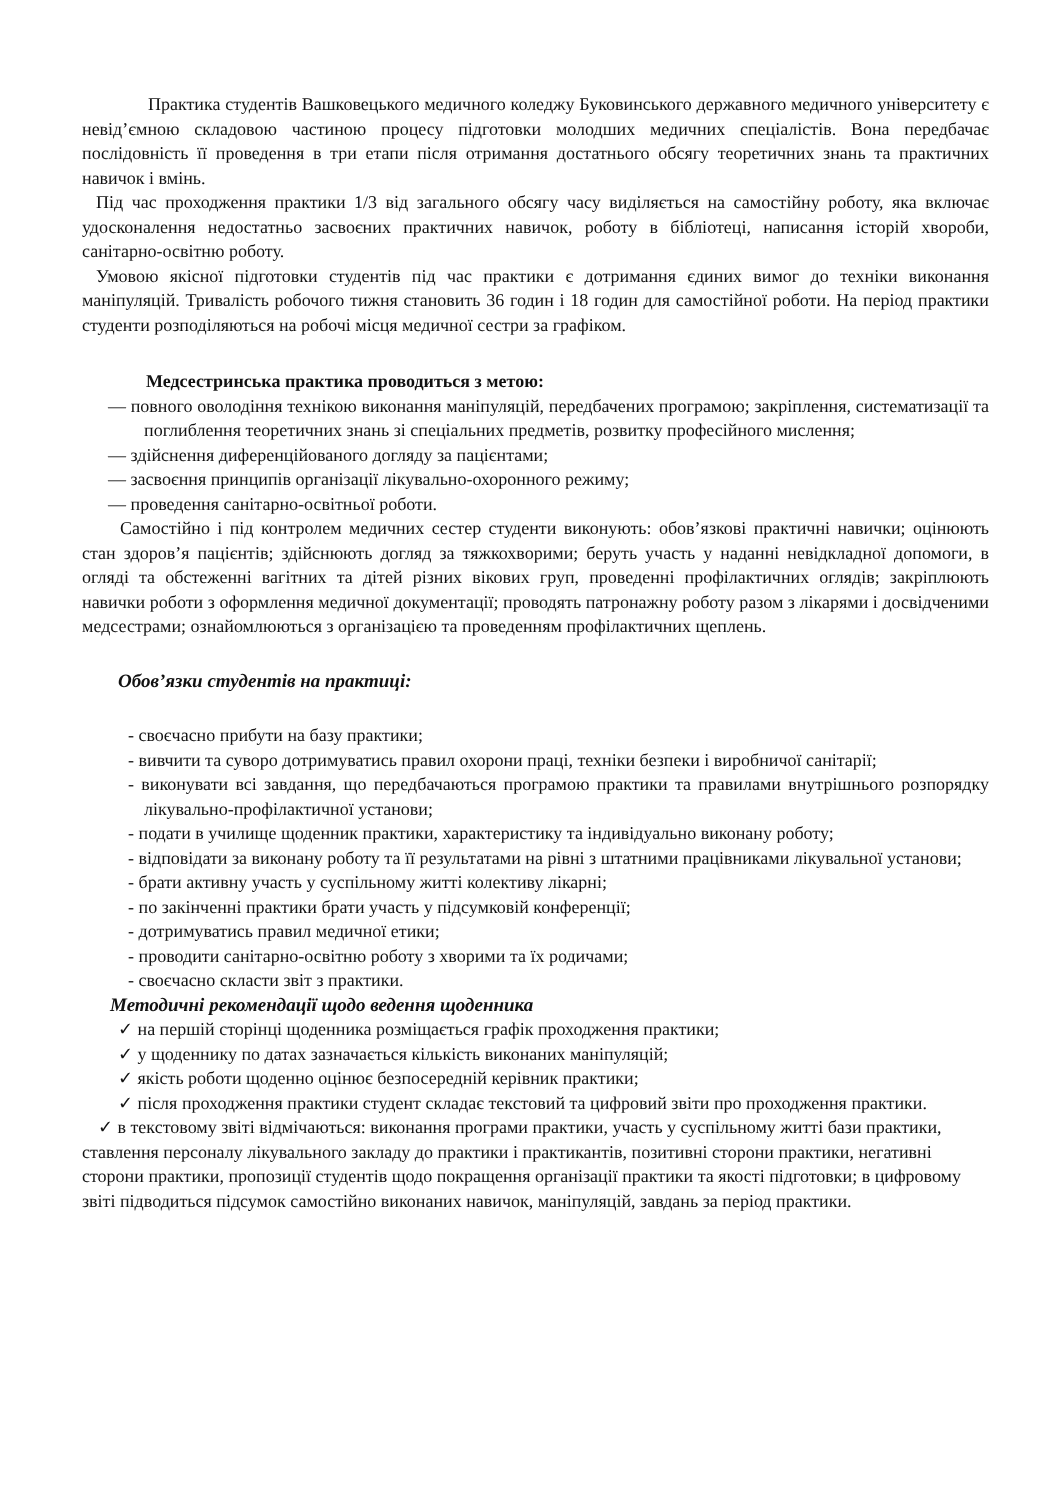Практика студентів Вашковецького медичного коледжу Буковинського державного медичного університету є невід’ємною складовою частиною процесу підготовки молодших медичних спеціалістів. Вона передбачає послідовність її проведення в три етапи після отримання достатнього обсягу теоретичних знань та практичних навичок і вмінь.
Під час проходження практики 1/3 від загального обсягу часу виділяється на самостійну роботу, яка включає удосконалення недостатньо засвоєних практичних навичок, роботу в бібліотеці, написання історій хвороби, санітарно-освітню роботу.
Умовою якісної підготовки студентів під час практики є дотримання єдиних вимог до техніки виконання маніпуляцій. Тривалість робочого тижня становить 36 годин і 18 годин для самостійної роботи. На період практики студенти розподіляються на робочі місця медичної сестри за графіком.
Медсестринська практика проводиться з метою:
— повного оволодіння технікою виконання маніпуляцій, передбачених програмою; закріплення, систематизації та поглиблення теоретичних знань зі спеціальних предметів, розвитку професійного мислення;
— здійснення диференційованого догляду за пацієнтами;
— засвоєння принципів організації лікувально-охоронного режиму;
— проведення санітарно-освітньої роботи.
Самостійно і під контролем медичних сестер студенти виконують: обов’язкові практичні навички; оцінюють стан здоров’я пацієнтів; здійснюють догляд за тяжкохворими; беруть участь у наданні невідкладної допомоги, в огляді та обстеженні вагітних та дітей різних вікових груп, проведенні профілактичних оглядів; закріплюють навички роботи з оформлення медичної документації; проводять патронажну роботу разом з лікарями і досвідченими медсестрами; ознайомлюються з організацією та проведенням профілактичних щеплень.
Обов’язки студентів на практиці:
- своєчасно прибути на базу практики;
- вивчити та суворо дотримуватись правил охорони праці, техніки безпеки і виробничої санітарії;
- виконувати всі завдання, що передбачаються програмою практики та правилами внутрішнього розпорядку лікувально-профілактичної установи;
- подати в училище щоденник практики, характеристику та індивідуально виконану роботу;
- відповідати за виконану роботу та її результатами на рівні з штатними працівниками лікувальної установи;
- брати активну участь у суспільному житті колективу лікарні;
- по закінченні практики брати участь у підсумковій конференції;
- дотримуватись правил медичної етики;
- проводити санітарно-освітню роботу з хворими та їх родичами;
- своєчасно скласти звіт з практики.
Методичні рекомендації щодо ведення щоденника
✓ на першій сторінці щоденника розміщається графік проходження практики;
✓ у щоденнику по датах зазначається кількість виконаних маніпуляцій;
✓ якість роботи щоденно оцінює безпосередній керівник практики;
✓ після проходження практики студент складає текстовий та цифровий звіти про проходження практики.
✓ в текстовому звіті відмічаються: виконання програми практики, участь у суспільному житті бази практики, ставлення персоналу лікувального закладу до практики і практикантів, позитивні сторони практики, негативні сторони практики, пропозиції студентів щодо покращення організації практики та якості підготовки; в цифровому звіті підводиться підсумок самостійно виконаних навичок, маніпуляцій, завдань за період практики.